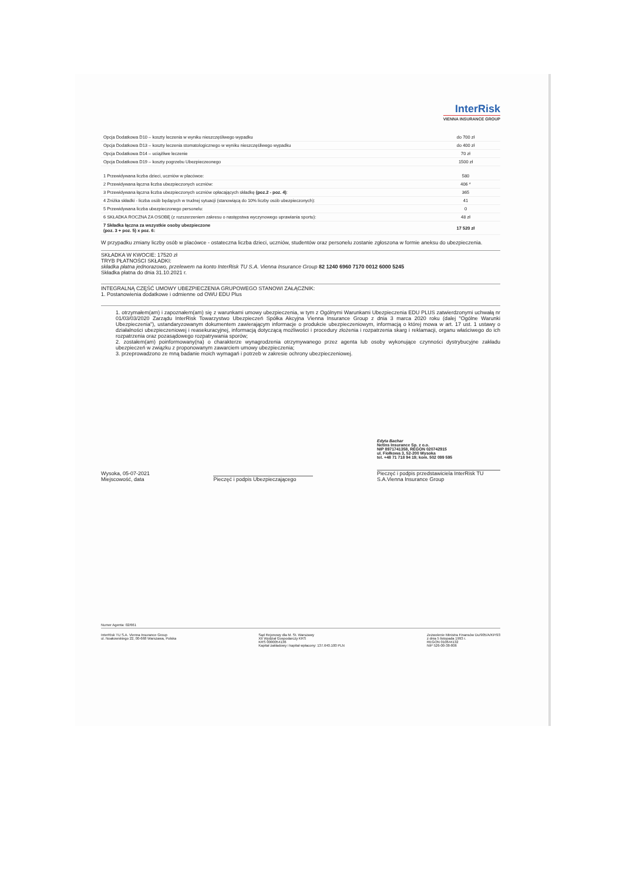InterRisk
VIENNA INSURANCE GROUP
| Opcja Dodatkowa D10 – koszty leczenia w wyniku nieszczęśliwego wypadku | do 700 zł |
| Opcja Dodatkowa D13 – koszty leczenia stomatologicznego w wyniku nieszczęśliwego wypadku | do 400 zł |
| Opcja Dodatkowa D14 – uciążliwe leczenie | 70 zł |
| Opcja Dodatkowa D19 – koszty pogrzebu Ubezpieczeonego | 1500 zł |
| 1 Przewidywana liczba dzieci, uczniów w placówce: | 580 |
| 2 Przewidywana łączna liczba ubezpieczonych uczniów: | 406 * |
| 3 Przewidywana łączna liczba ubezpieczonych uczniów opłacających składkę (poz.2 - poz. 4) : | 365 |
| 4 Zniżka składki - liczba osób będących w trudnej sytuacji (stanowiącą do 10% liczby osób ubezpieczonych): | 41 |
| 5 Przewidywana liczba ubezpieczonego personelu: | 0 |
| 6 SKŁADKA ROCZNA ZA OSOBĘ (z rozszerzeniem zakresu o następstwa wyczynowego uprawiania sportu): | 48 zł |
| 7 Składka łączna za wszystkie osoby ubezpieczone (poz. 3 + poz. 5) x poz. 6: | 17 520 zł |
W przypadku zmiany liczby osób w placówce - ostateczna liczba dzieci, uczniów, studentów oraz personelu zostanie zgłoszona w formie aneksu do ubezpieczenia.
SKŁADKA W KWOCIE: 17520 zł
TRYB PŁATNOŚCI SKŁADKI:
składka płatna jednorazowo, przelewem na konto InterRisk TU S.A. Vienna Insurance Group 82 1240 6960 7170 0012 6000 5245
Składka płatna do dnia 31.10.2021 r.
INTEGRALNĄ CZĘŚĆ UMOWY UBEZPIECZENIA GRUPOWEGO STANOWI ZAŁĄCZNIK:
1. Postanowienia dodatkowe i odmienne od OWU EDU Plus
1. otrzymałem(am) i zapoznałem(am) się z warunkami umowy ubezpieczenia, w tym z Ogólnymi Warunkami Ubezpieczenia EDU PLUS zatwierdzonymi uchwałą nr 01/03/03/2020 Zarządu InterRisk Towarzystwo Ubezpieczeń Spółka Akcyjna Vienna Insurance Group z dnia 3 marca 2020 roku (dalej "Ogólne Warunki Ubezpieczenia"), ustandaryzowanym dokumentem zawierającym informacje o produkcie ubezpieczeniowym, informacją o której mowa w art. 17 ust. 1 ustawy o działalności ubezpieczeniowej i reasekuracyjnej, informacją dotyczącą możliwości i procedury złożenia i rozpatrzenia skarg i reklamacji, organu właściwego do ich rozpatrzenia oraz pozasądowego rozpatrywania sporów;
2. zostałem(am) poinformowany(na) o charakterze wynagrodzenia otrzymywanego przez agenta lub osoby wykonujące czynności dystrybucyjne zakładu ubezpieczeń w związku z proponowanym zawarciem umowy ubezpieczenia;
3. przeprowadzono ze mną badanie moich wymagań i potrzeb w zakresie ochrony ubezpieczeniowej.
Wysoka, 05-07-2021
Miejscowość, data
Pieczęć i podpis Ubezpieczającego
Edyta Bachar
Netins Insurance Sp. z o.o.
NIP 8971741358, REGON 020742915
ul. Fiołkowa 3, 52-200 Wysoka
tel. +48 71 718 94 19; kom. 502 099 595
Pieczęć i podpis przedstawiciela InterRisk TU S.A.Vienna Insurance Group
Numer Agenta: 02/661
InterRisk TU S.A. Vienna Insurance Group
ul. Noakowskiego 22, 00-668 Warszawa, Polska
Sąd Rejonowy dla M. St. Warszawy
XII Wydział Gospodarczy KRS
KRS 0000054136
Kapitał zakładowy i kapitał wpłacony: 137.640.100 PLN
Zezwolenie Ministra Finansów Du/905/A/KP/93
z dnia 5 listopada 1993 r.
REGON 010644132
NIP 526-00-38-806